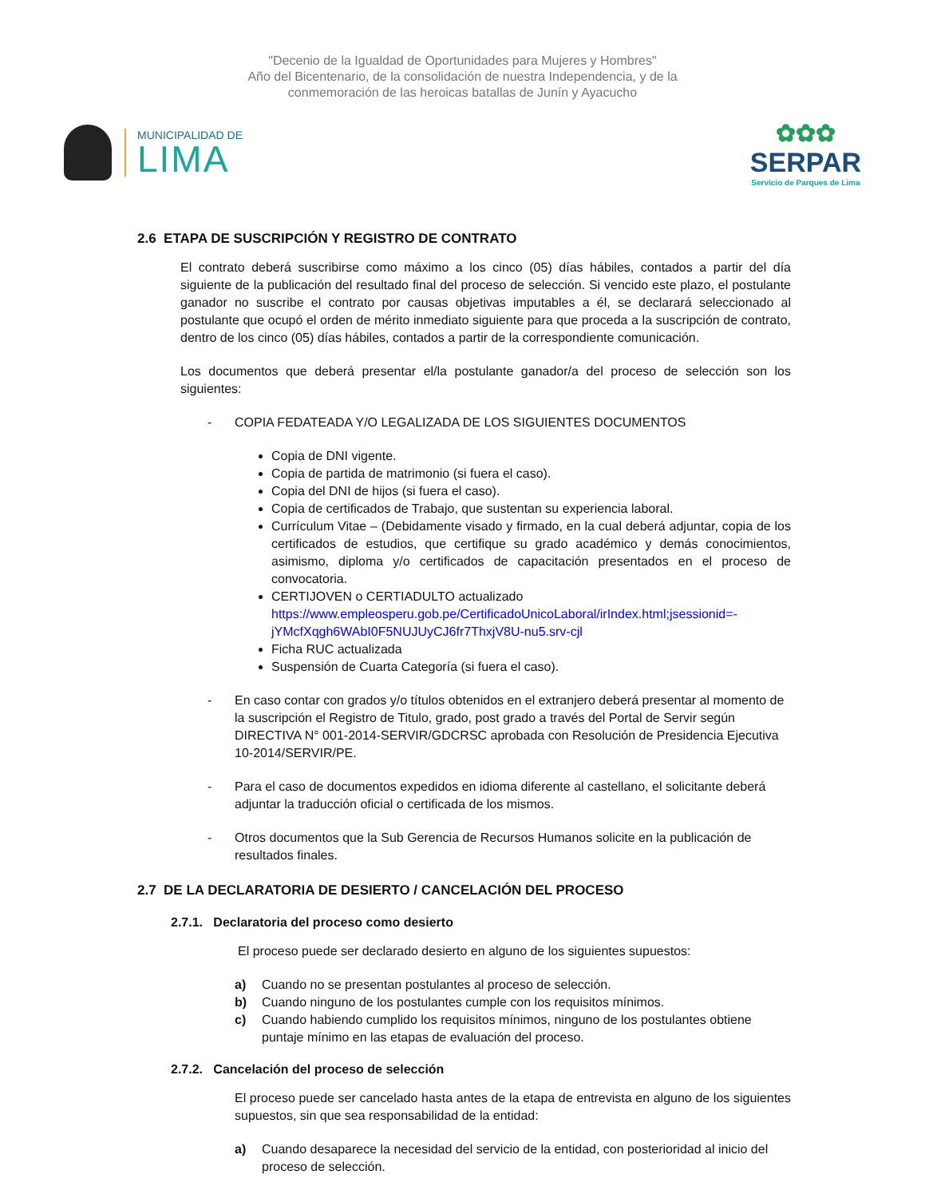"Decenio de la Igualdad de Oportunidades para Mujeres y Hombres"
Año del Bicentenario, de la consolidación de nuestra Independencia, y de la
conmemoración de las heroicas batallas de Junín y Ayacucho
MUNICIPALIDAD DE
LIMA
✿✿✿
SERPAR
Servicio de Parques de Lima
2.6 ETAPA DE SUSCRIPCIÓN Y REGISTRO DE CONTRATO
El contrato deberá suscribirse como máximo a los cinco (05) días hábiles, contados a partir del día siguiente de la publicación del resultado final del proceso de selección. Si vencido este plazo, el postulante ganador no suscribe el contrato por causas objetivas imputables a él, se declarará seleccionado al postulante que ocupó el orden de mérito inmediato siguiente para que proceda a la suscripción de contrato, dentro de los cinco (05) días hábiles, contados a partir de la correspondiente comunicación.
Los documentos que deberá presentar el/la postulante ganador/a del proceso de selección son los siguientes:
- COPIA FEDATEADA Y/O LEGALIZADA DE LOS SIGUIENTES DOCUMENTOS
Copia de DNI vigente.
Copia de partida de matrimonio (si fuera el caso).
Copia del DNI de hijos (si fuera el caso).
Copia de certificados de Trabajo, que sustentan su experiencia laboral.
Currículum Vitae – (Debidamente visado y firmado, en la cual deberá adjuntar, copia de los certificados de estudios, que certifique su grado académico y demás conocimientos, asimismo, diploma y/o certificados de capacitación presentados en el proceso de convocatoria.
CERTIJOVEN o CERTIADULTO actualizado
https://www.empleosperu.gob.pe/CertificadoUnicoLaboral/irIndex.html;jsessionid=-jYMcfXqgh6WAbI0F5NUJUyCJ6fr7ThxjV8U-nu5.srv-cjl
Ficha RUC actualizada
Suspensión de Cuarta Categoría (si fuera el caso).
- En caso contar con grados y/o títulos obtenidos en el extranjero deberá presentar al momento de la suscripción el Registro de Titulo, grado, post grado a través del Portal de Servir según DIRECTIVA N° 001-2014-SERVIR/GDCRSC aprobada con Resolución de Presidencia Ejecutiva 10-2014/SERVIR/PE.
- Para el caso de documentos expedidos en idioma diferente al castellano, el solicitante deberá adjuntar la traducción oficial o certificada de los mismos.
- Otros documentos que la Sub Gerencia de Recursos Humanos solicite en la publicación de resultados finales.
2.7 DE LA DECLARATORIA DE DESIERTO / CANCELACIÓN DEL PROCESO
2.7.1. Declaratoria del proceso como desierto
El proceso puede ser declarado desierto en alguno de los siguientes supuestos:
a) Cuando no se presentan postulantes al proceso de selección.
b) Cuando ninguno de los postulantes cumple con los requisitos mínimos.
c) Cuando habiendo cumplido los requisitos mínimos, ninguno de los postulantes obtiene puntaje mínimo en las etapas de evaluación del proceso.
2.7.2. Cancelación del proceso de selección
El proceso puede ser cancelado hasta antes de la etapa de entrevista en alguno de los siguientes supuestos, sin que sea responsabilidad de la entidad:
a) Cuando desaparece la necesidad del servicio de la entidad, con posterioridad al inicio del proceso de selección.